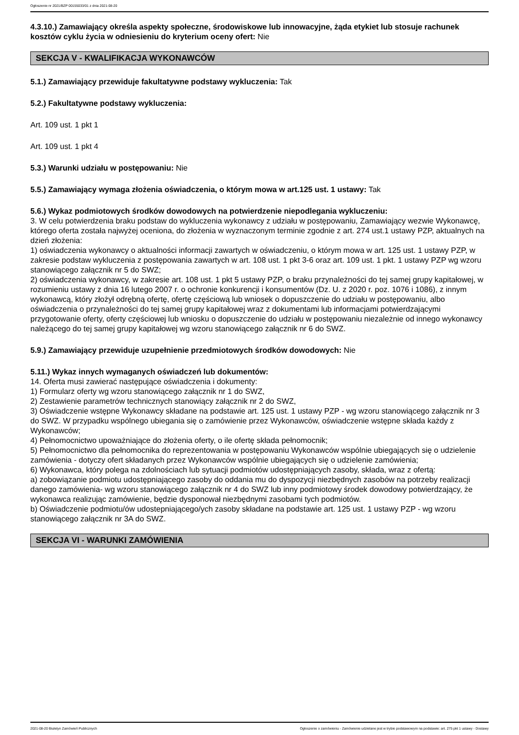Ogłoszenie nr 2021/BZP 00155033/01 z dnia 2021-08-20
4.3.10.) Zamawiający określa aspekty społeczne, środowiskowe lub innowacyjne, żąda etykiet lub stosuje rachunek kosztów cyklu życia w odniesieniu do kryterium oceny ofert: Nie
SEKCJA V - KWALIFIKACJA WYKONAWCÓW
5.1.) Zamawiający przewiduje fakultatywne podstawy wykluczenia: Tak
5.2.) Fakultatywne podstawy wykluczenia:
Art. 109 ust. 1 pkt 1
Art. 109 ust. 1 pkt 4
5.3.) Warunki udziału w postępowaniu: Nie
5.5.) Zamawiający wymaga złożenia oświadczenia, o którym mowa w art.125 ust. 1 ustawy: Tak
5.6.) Wykaz podmiotowych środków dowodowych na potwierdzenie niepodlegania wykluczeniu:
3. W celu potwierdzenia braku podstaw do wykluczenia wykonawcy z udziału w postępowaniu, Zamawiający wezwie Wykonawcę, którego oferta została najwyżej oceniona, do złożenia w wyznaczonym terminie zgodnie z art. 274 ust.1 ustawy PZP, aktualnych na dzień złożenia:
1) oświadczenia wykonawcy o aktualności informacji zawartych w oświadczeniu, o którym mowa w art. 125 ust. 1 ustawy PZP, w zakresie podstaw wykluczenia z postępowania zawartych w art. 108 ust. 1 pkt 3-6 oraz art. 109 ust. 1 pkt. 1 ustawy PZP wg wzoru stanowiącego załącznik nr 5 do SWZ;
2) oświadczenia wykonawcy, w zakresie art. 108 ust. 1 pkt 5 ustawy PZP, o braku przynależności do tej samej grupy kapitałowej, w rozumieniu ustawy z dnia 16 lutego 2007 r. o ochronie konkurencji i konsumentów (Dz. U. z 2020 r. poz. 1076 i 1086), z innym wykonawcą, który złożył odrębną ofertę, ofertę częściową lub wniosek o dopuszczenie do udziału w postępowaniu, albo oświadczenia o przynależności do tej samej grupy kapitałowej wraz z dokumentami lub informacjami potwierdzającymi przygotowanie oferty, oferty częściowej lub wniosku o dopuszczenie do udziału w postępowaniu niezależnie od innego wykonawcy należącego do tej samej grupy kapitałowej wg wzoru stanowiącego załącznik nr 6 do SWZ.
5.9.) Zamawiający przewiduje uzupełnienie przedmiotowych środków dowodowych: Nie
5.11.) Wykaz innych wymaganych oświadczeń lub dokumentów:
14. Oferta musi zawierać następujące oświadczenia i dokumenty:
1) Formularz oferty wg wzoru stanowiącego załącznik nr 1 do SWZ,
2) Zestawienie parametrów technicznych stanowiący załącznik nr 2 do SWZ,
3) Oświadczenie wstępne Wykonawcy składane na podstawie art. 125 ust. 1 ustawy PZP - wg wzoru stanowiącego załącznik nr 3 do SWZ. W przypadku wspólnego ubiegania się o zamówienie przez Wykonawców, oświadczenie wstępne składa każdy z Wykonawców;
4) Pełnomocnictwo upoważniające do złożenia oferty, o ile ofertę składa pełnomocnik;
5) Pełnomocnictwo dla pełnomocnika do reprezentowania w postępowaniu Wykonawców wspólnie ubiegających się o udzielenie zamówienia - dotyczy ofert składanych przez Wykonawców wspólnie ubiegających się o udzielenie zamówienia;
6) Wykonawca, który polega na zdolnościach lub sytuacji podmiotów udostępniających zasoby, składa, wraz z ofertą:
a) zobowiązanie podmiotu udostępniającego zasoby do oddania mu do dyspozycji niezbędnych zasobów na potrzeby realizacji danego zamówienia- wg wzoru stanowiącego załącznik nr 4 do SWZ lub inny podmiotowy środek dowodowy potwierdzający, że wykonawca realizując zamówienie, będzie dysponował niezbędnymi zasobami tych podmiotów.
b) Oświadczenie podmiotu/ów udostepniającego/ych zasoby składane na podstawie art. 125 ust. 1 ustawy PZP - wg wzoru stanowiącego załącznik nr 3A do SWZ.
SEKCJA VI - WARUNKI ZAMÓWIENIA
2021-08-20 Biuletyn Zamówień Publicznych Ogłoszenie o zamówieniu - Zamówienie udzielane jest w trybie podstawowym na podstawie: art. 275 pkt 1 ustawy - Dostawy